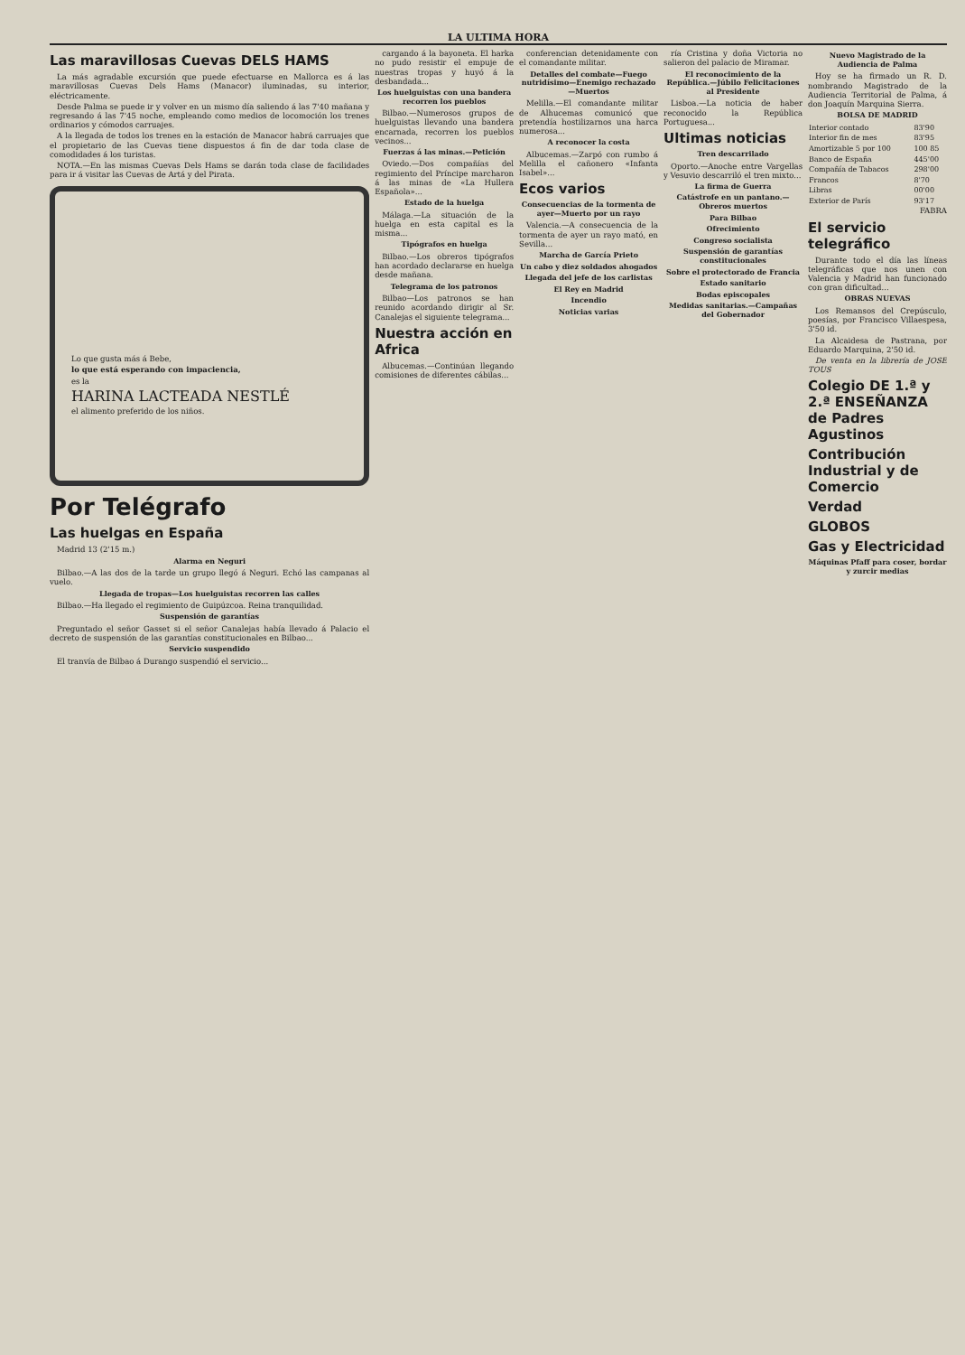LA ULTIMA HORA
Las maravillosas Cuevas DELS HAMS
La más agradable excursión que puede efectuarse en Mallorca es á las maravillosas Cuevas Dels Hams (Manacor) iluminadas, su interior, eléctricamente.
Desde Palma se puede ir y volver en un mismo día saliendo á las 7'40 mañana y regresando á las 7'45 noche, empleando como medios de locomoción los trenes ordinarios y cómodos carruajes.
A la llegada de todos los trenes en la estación de Manacor habrá carruajes que el propietario de las Cuevas tiene dispuestos á fin de dar toda clase de comodidades á los turistas.
NOTA.—En las mismas Cuevas Dels Hams se darán toda clase de facilidades para ir á visitar las Cuevas de Artá y del Pirata.
Lo que gusta más á Bebe,
lo que está esperando con impaciencia,
es la
HARINA LACTEADA NESTLÉ
el alimento preferido de los niños.
Por Telégrafo
Las huelgas en España
Madrid 13 (2'15 m.)
Alarma en Neguri
Bilbao.—A las dos de la tarde un grupo llegó á Neguri. Echó las campanas al vuelo.
Llegada de tropas—Los huelguistas recorren las calles
Bilbao.—Ha llegado el regimiento de Guipúzcoa. Reina tranquilidad.
Suspensión de garantías
Preguntado el señor Gasset si el señor Canalejas había llevado á Palacio el decreto de suspensión de las garantías constitucionales en Bilbao...
Servicio suspendido
El tranvía de Bilbao á Durango suspendió el servicio...
cargando á la bayoneta. El harka no pudo resistir el empuje de nuestras tropas y huyó á la desbandada...
Los huelguistas con una bandera recorren los pueblos
Bilbao.—Numerosos grupos de huelguistas llevando una bandera encarnada, recorren los pueblos vecinos...
Fuerzas á las minas.—Petición
Oviedo.—Dos compañías del regimiento del Príncipe marcharon á las minas de «La Hullera Española»...
Estado de la huelga
Málaga.—La situación de la huelga en esta capital es la misma...
Tipógrafos en huelga
Bilbao.—Los obreros tipógrafos han acordado declararse en huelga desde mañana.
Telegrama de los patronos
Bilbao—Los patronos se han reunido acordando dirigir al Sr. Canalejas el siguiente telegrama...
Nuestra acción en Africa
Albucemas.—Continúan llegando comisiones de diferentes cábilas...
conferencian detenidamente con el comandante militar.
Detalles del combate—Fuego nutridísimo—Enemigo rechazado—Muertos
Melilla.—El comandante militar de Alhucemas comunicó que pretendía hostilizarnos una harca numerosa...
A reconocer la costa
Albucemas.—Zarpó con rumbo á Melilla el cañonero «Infanta Isabel»...
Ecos varios
Consecuencias de la tormenta de ayer—Muerto por un rayo
Valencia.—A consecuencia de la tormenta de ayer un rayo mató, en Sevilla...
Marcha de García Prieto
Un cabo y diez soldados ahogados
Llegada del jefe de los carlistas
El Rey en Madrid
Incendio
Noticias varias
ría Cristina y doña Victoria no salieron del palacio de Miramar.
El reconocimiento de la República.—Júbilo Felicitaciones al Presidente
Lisboa.—La noticia de haber reconocido la República Portuguesa...
Ultimas noticias
Tren descarrilado
Oporto.—Anoche entre Vargellas y Vesuvio descarriló el tren mixto...
La firma de Guerra
Catástrofe en un pantano.—Obreros muertos
Para Bilbao
Ofrecimiento
Congreso socialista
Suspensión de garantías constitucionales
Sobre el protectorado de Francia
Estado sanitario
Bodas episcopales
Medidas sanitarias.—Campañas del Gobernador
Nuevo Magistrado de la Audiencia de Palma
Hoy se ha firmado un R. D. nombrando Magistrado de la Audiencia Territorial de Palma, á don Joaquín Marquina Sierra.
BOLSA DE MADRID
| Interior contado | 83'90 |
| Interior fin de mes | 83'95 |
| Amortizable 5 por 100 | 100 85 |
| Banco de España | 445'00 |
| Compañía de Tabacos | 298'00 |
| Francos | 8'70 |
| Libras | 00'00 |
| Exterior de París | 93'17 |
FABRA
El servicio telegráfico
Durante todo el día las líneas telegráficas que nos unen con Valencia y Madrid han funcionado con gran dificultad...
OBRAS NUEVAS
Los Remansos del Crepúsculo, poesías, por Francisco Villaespesa, 3'50 id.
La Alcaidesa de Pastrana, por Eduardo Marquina, 2'50 id.
De venta en la librería de JOSE TOUS
Colegio DE 1.ª y 2.ª ENSEÑANZA de Padres Agustinos
Contribución Industrial y de Comercio
Verdad
GLOBOS
Gas y Electricidad
Máquinas Pfaff para coser, bordar y zurcir medias